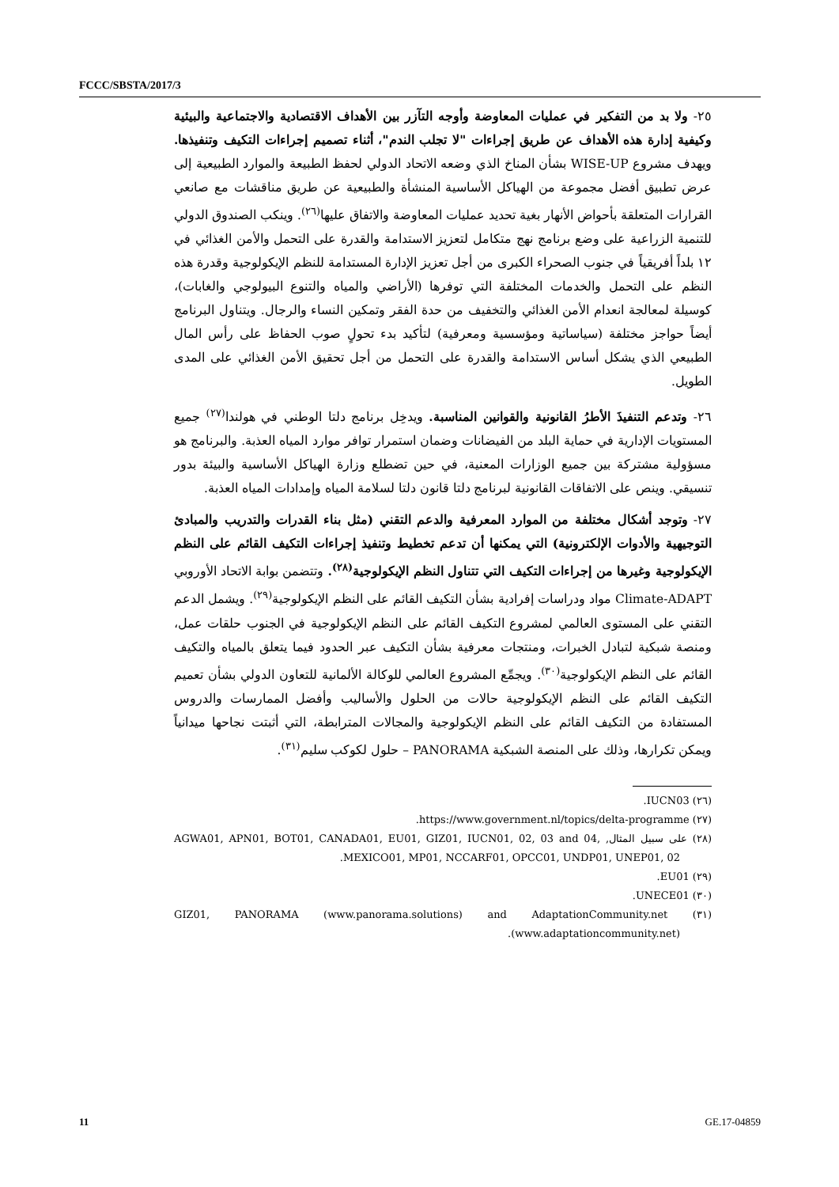FCCC/SBSTA/2017/3
٢٥- ولا بد من التفكير في عمليات المعاوضة وأوجه التآزر بين الأهداف الاقتصادية والاجتماعية والبيئية وكيفية إدارة هذه الأهداف عن طريق إجراءات "لا تجلب الندم"، أثناء تصميم إجراءات التكيف وتنفيذها. ويهدف مشروع WISE-UP بشأن المناخ الذي وضعه الاتحاد الدولي لحفظ الطبيعة والموارد الطبيعية إلى عرض تطبيق أفضل مجموعة من الهياكل الأساسية المنشأة والطبيعية عن طريق مناقشات مع صانعي القرارات المتعلقة بأحواض الأنهار بغية تحديد عمليات المعاوضة والاتفاق عليها<sup>(٢٦)</sup>. وينكب الصندوق الدولي للتنمية الزراعية على وضع برنامج نهج متكامل لتعزيز الاستدامة والقدرة على التحمل والأمن الغذائي في ١٢ بلداً أفريقياً في جنوب الصحراء الكبرى من أجل تعزيز الإدارة المستدامة للنظم الإيكولوجية وقدرة هذه النظم على التحمل والخدمات المختلفة التي توفرها (الأراضي والمياه والتنوع البيولوجي والغابات)، كوسيلة لمعالجة انعدام الأمن الغذائي والتخفيف من حدة الفقر وتمكين النساء والرجال. ويتناول البرنامج أيضاً حواجز مختلفة (سياساتية ومؤسسية ومعرفية) لتأكيد بدء تحولٍ صوب الحفاظ على رأس المال الطبيعي الذي يشكل أساس الاستدامة والقدرة على التحمل من أجل تحقيق الأمن الغذائي على المدى الطويل.
٢٦- وتدعم التنفيذَ الأطرُ القانونية والقوانين المناسبة. ويدخِل برنامج دلتا الوطني في هولندا<sup>(٢٧)</sup> جميع المستويات الإدارية في حماية البلد من الفيضانات وضمان استمرار توافر موارد المياه العذبة. والبرنامج هو مسؤولية مشتركة بين جميع الوزارات المعنية، في حين تضطلع وزارة الهياكل الأساسية والبيئة بدور تنسيقي. وينص على الاتفاقات القانونية لبرنامج دلتا قانون دلتا لسلامة المياه وإمدادات المياه العذبة.
٢٧- وتوجد أشكال مختلفة من الموارد المعرفية والدعم التقني (مثل بناء القدرات والتدريب والمبادئ التوجيهية والأدوات الإلكترونية) التي يمكنها أن تدعم تخطيط وتنفيذ إجراءات التكيف القائم على النظم الإيكولوجية وغيرها من إجراءات التكيف التي تتناول النظم الإيكولوجية<sup>(٢٨)</sup>. وتتضمن بوابة الاتحاد الأوروبي Climate-ADAPT مواد ودراسات إفرادية بشأن التكيف القائم على النظم الإيكولوجية<sup>(٢٩)</sup>. ويشمل الدعم التقني على المستوى العالمي لمشروع التكيف القائم على النظم الإيكولوجية في الجنوب حلقات عمل، ومنصة شبكية لتبادل الخبرات، ومنتجات معرفية بشأن التكيف عبر الحدود فيما يتعلق بالمياه والتكيف القائم على النظم الإيكولوجية<sup>(٣٠)</sup>. ويجمِّع المشروع العالمي للوكالة الألمانية للتعاون الدولي بشأن تعميم التكيف القائم على النظم الإيكولوجية حالات من الحلول والأساليب وأفضل الممارسات والدروس المستفادة من التكيف القائم على النظم الإيكولوجية والمجالات المترابطة، التي أثبتت نجاحها ميدانياً ويمكن تكرارها، وذلك على المنصة الشبكية PANORAMA – حلول لكوكب سليم<sup>(٣١)</sup>.
(٢٦) IUCN03.
(٢٧) https://www.government.nl/topics/delta-programme.
(٢٨) على سبيل المثال, AGWA01, APN01, BOT01, CANADA01, EU01, GIZ01, IUCN01, 02, 03 and 04, MEXICO01, MP01, NCCARF01, OPCC01, UNDP01, UNEP01, 02.
(٢٩) EU01.
(٣٠) UNECE01.
(٣١) GIZ01, PANORAMA (www.panorama.solutions) and AdaptationCommunity.net (www.adaptationcommunity.net).
11 GE.17-04859